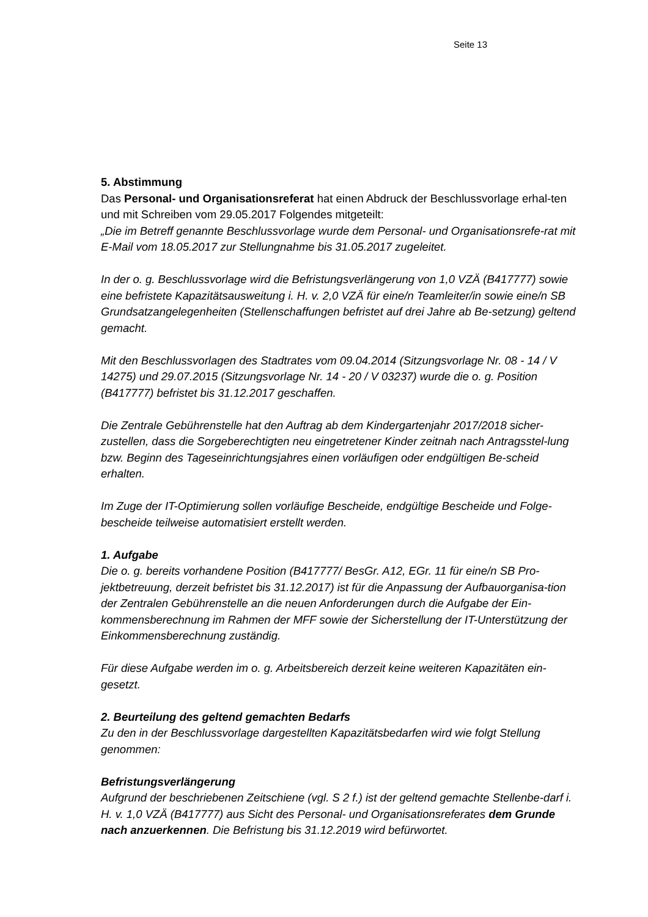Seite 13
5. Abstimmung
Das Personal- und Organisationsreferat hat einen Abdruck der Beschlussvorlage erhal-ten und mit Schreiben vom 29.05.2017 Folgendes mitgeteilt:
„Die im Betreff genannte Beschlussvorlage wurde dem Personal- und Organisationsrefe-rat mit E-Mail vom 18.05.2017 zur Stellungnahme bis 31.05.2017 zugeleitet.
In der o. g. Beschlussvorlage wird die Befristungsverlängerung von 1,0 VZÄ (B417777) sowie eine befristete Kapazitätsausweitung i. H. v. 2,0 VZÄ für eine/n Teamleiter/in sowie eine/n SB Grundsatzangelegenheiten (Stellenschaffungen befristet auf drei Jahre ab Be-setzung) geltend gemacht.
Mit den Beschlussvorlagen des Stadtrates vom 09.04.2014 (Sitzungsvorlage Nr. 08 - 14 / V 14275) und 29.07.2015 (Sitzungsvorlage Nr. 14 - 20 / V 03237) wurde die o. g. Position (B417777) befristet bis 31.12.2017 geschaffen.
Die Zentrale Gebührenstelle hat den Auftrag ab dem Kindergartenjahr 2017/2018 sicher-zustellen, dass die Sorgeberechtigten neu eingetretener Kinder zeitnah nach Antragsstel-lung bzw. Beginn des Tageseinrichtungsjahres einen vorläufigen oder endgültigen Be-scheid erhalten.
Im Zuge der IT-Optimierung sollen vorläufige Bescheide, endgültige Bescheide und Folge-bescheide teilweise automatisiert erstellt werden.
1. Aufgabe
Die o. g. bereits vorhandene Position (B417777/ BesGr. A12, EGr. 11 für eine/n SB Pro-jektbetreuung, derzeit befristet bis 31.12.2017) ist für die Anpassung der Aufbauorganisa-tion der Zentralen Gebührenstelle an die neuen Anforderungen durch die Aufgabe der Ein-kommensberechnung im Rahmen der MFF sowie der Sicherstellung der IT-Unterstützung der Einkommensberechnung zuständig.
Für diese Aufgabe werden im o. g. Arbeitsbereich derzeit keine weiteren Kapazitäten ein-gesetzt.
2. Beurteilung des geltend gemachten Bedarfs
Zu den in der Beschlussvorlage dargestellten Kapazitätsbedarfen wird wie folgt Stellung genommen:
Befristungsverlängerung
Aufgrund der beschriebenen Zeitschiene (vgl. S 2 f.) ist der geltend gemachte Stellenbe-darf i. H. v. 1,0 VZÄ (B417777) aus Sicht des Personal- und Organisationsreferates dem Grunde nach anzuerkennen. Die Befristung bis 31.12.2019 wird befürwortet.